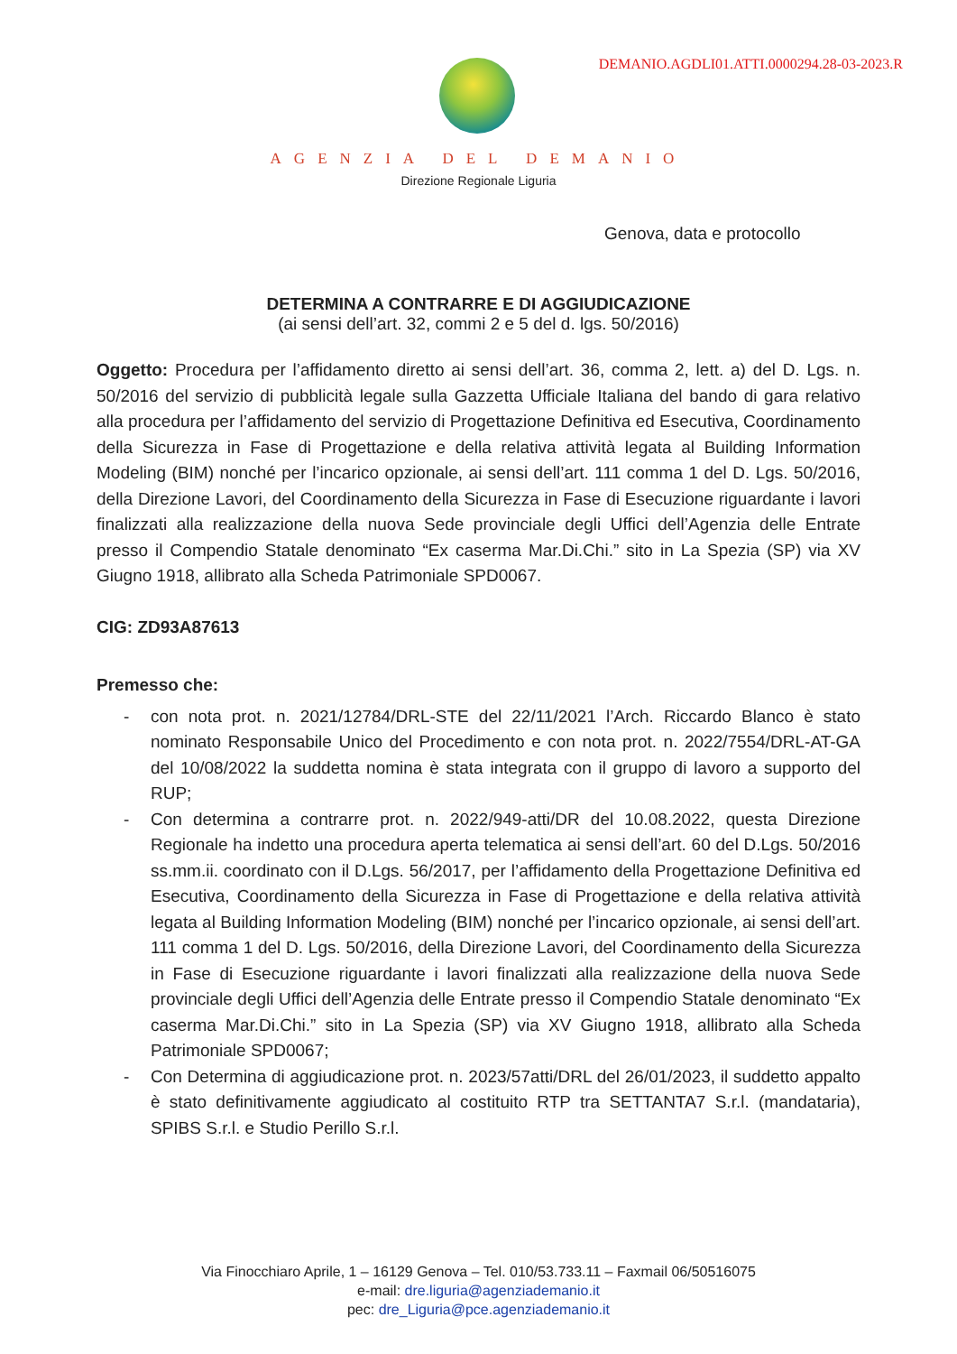DEMANIO.AGDLI01.ATTI.0000294.28-03-2023.R
AGENZIA DEL DEMANIO
Direzione Regionale Liguria
Genova, data e protocollo
DETERMINA A CONTRARRE E DI AGGIUDICAZIONE
(ai sensi dell’art. 32, commi 2 e 5 del d. lgs. 50/2016)
Oggetto: Procedura per l’affidamento diretto ai sensi dell’art. 36, comma 2, lett. a) del D. Lgs. n. 50/2016 del servizio di pubblicità legale sulla Gazzetta Ufficiale Italiana del bando di gara relativo alla procedura per l’affidamento del servizio di Progettazione Definitiva ed Esecutiva, Coordinamento della Sicurezza in Fase di Progettazione e della relativa attività legata al Building Information Modeling (BIM) nonché per l’incarico opzionale, ai sensi dell’art. 111 comma 1 del D. Lgs. 50/2016, della Direzione Lavori, del Coordinamento della Sicurezza in Fase di Esecuzione riguardante i lavori finalizzati alla realizzazione della nuova Sede provinciale degli Uffici dell’Agenzia delle Entrate presso il Compendio Statale denominato “Ex caserma Mar.Di.Chi.” sito in La Spezia (SP) via XV Giugno 1918, allibrato alla Scheda Patrimoniale SPD0067.
CIG: ZD93A87613
Premesso che:
- con nota prot. n. 2021/12784/DRL-STE del 22/11/2021 l’Arch. Riccardo Blanco è stato nominato Responsabile Unico del Procedimento e con nota prot. n. 2022/7554/DRL-AT-GA del 10/08/2022 la suddetta nomina è stata integrata con il gruppo di lavoro a supporto del RUP;
- Con determina a contrarre prot. n. 2022/949-atti/DR del 10.08.2022, questa Direzione Regionale ha indetto una procedura aperta telematica ai sensi dell’art. 60 del D.Lgs. 50/2016 ss.mm.ii. coordinato con il D.Lgs. 56/2017, per l’affidamento della Progettazione Definitiva ed Esecutiva, Coordinamento della Sicurezza in Fase di Progettazione e della relativa attività legata al Building Information Modeling (BIM) nonché per l’incarico opzionale, ai sensi dell’art. 111 comma 1 del D. Lgs. 50/2016, della Direzione Lavori, del Coordinamento della Sicurezza in Fase di Esecuzione riguardante i lavori finalizzati alla realizzazione della nuova Sede provinciale degli Uffici dell’Agenzia delle Entrate presso il Compendio Statale denominato “Ex caserma Mar.Di.Chi.” sito in La Spezia (SP) via XV Giugno 1918, allibrato alla Scheda Patrimoniale SPD0067;
- Con Determina di aggiudicazione prot. n. 2023/57atti/DRL del 26/01/2023, il suddetto appalto è stato definitivamente aggiudicato al costituito RTP tra SETTANTA7 S.r.l. (mandataria), SPIBS S.r.l. e Studio Perillo S.r.l.
Via Finocchiaro Aprile, 1 – 16129 Genova – Tel. 010/53.733.11 – Faxmail 06/50516075
e-mail: dre.liguria@agenziademanio.it
pec: dre_Liguria@pce.agenziademanio.it